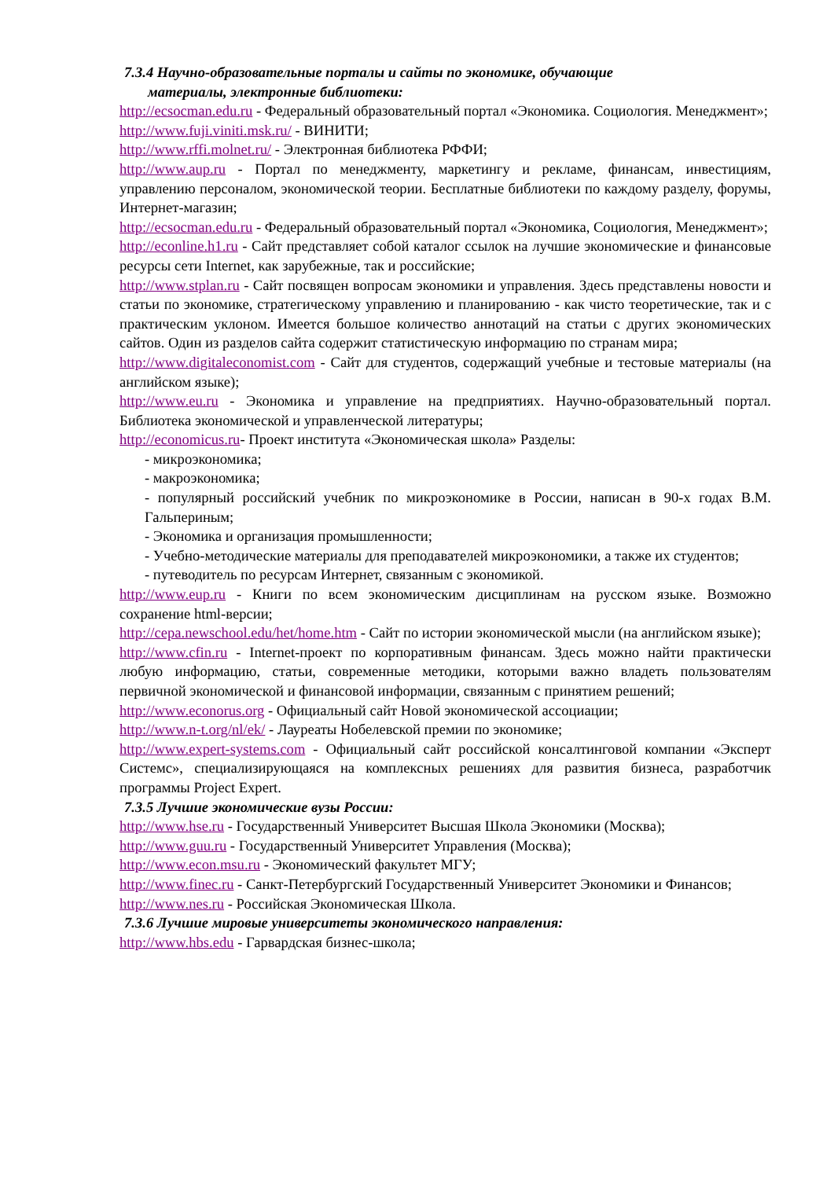7.3.4 Научно-образовательные порталы и сайты по экономике, обучающие
материалы, электронные библиотеки:
http://ecsocman.edu.ru - Федеральный образовательный портал «Экономика. Социология. Менеджмент»;
http://www.fuji.viniti.msk.ru/ - ВИНИТИ;
http://www.rffi.molnet.ru/ - Электронная библиотека РФФИ;
http://www.aup.ru - Портал по менеджменту, маркетингу и рекламе, финансам, инвестициям, управлению персоналом, экономической теории. Бесплатные библиотеки по каждому разделу, форумы, Интернет-магазин;
http://ecsocman.edu.ru - Федеральный образовательный портал «Экономика, Социология, Менеджмент»;
http://econline.h1.ru - Сайт представляет собой каталог ссылок на лучшие экономические и финансовые ресурсы сети Internet, как зарубежные, так и российские;
http://www.stplan.ru - Сайт посвящен вопросам экономики и управления. Здесь представлены новости и статьи по экономике, стратегическому управлению и планированию - как чисто теоретические, так и с практическим уклоном. Имеется большое количество аннотаций на статьи с других экономических сайтов. Один из разделов сайта содержит статистическую информацию по странам мира;
http://www.digitaleconomist.com - Сайт для студентов, содержащий учебные и тестовые материалы (на английском языке);
http://www.eu.ru - Экономика и управление на предприятиях. Научно-образовательный портал. Библиотека экономической и управленческой литературы;
http://economicus.ru- Проект института «Экономическая школа» Разделы:
- микроэкономика;
- макроэкономика;
- популярный российский учебник по микроэкономике в России, написан в 90-х годах В.М. Гальпериным;
- Экономика и организация промышленности;
- Учебно-методические материалы для преподавателей микроэкономики, а также их студентов;
- путеводитель по ресурсам Интернет, связанным с экономикой.
http://www.eup.ru - Книги по всем экономическим дисциплинам на русском языке. Возможно сохранение html-версии;
http://cepa.newschool.edu/het/home.htm - Сайт по истории экономической мысли (на английском языке);
http://www.cfin.ru - Internet-проект по корпоративным финансам. Здесь можно найти практически любую информацию, статьи, современные методики, которыми важно владеть пользователям первичной экономической и финансовой информации, связанным с принятием решений;
http://www.econorus.org - Официальный сайт Новой экономической ассоциации;
http://www.n-t.org/nl/ek/ - Лауреаты Нобелевской премии по экономике;
http://www.expert-systems.com - Официальный сайт российской консалтинговой компании «Эксперт Системс», специализирующаяся на комплексных решениях для развития бизнеса, разработчик программы Project Expert.
7.3.5 Лучшие экономические вузы России:
http://www.hse.ru - Государственный Университет Высшая Школа Экономики (Москва);
http://www.guu.ru - Государственный Университет Управления (Москва);
http://www.econ.msu.ru - Экономический факультет МГУ;
http://www.finec.ru - Санкт-Петербургский Государственный Университет Экономики и Финансов;
http://www.nes.ru - Российская Экономическая Школа.
7.3.6 Лучшие мировые университеты экономического направления:
http://www.hbs.edu - Гарвардская бизнес-школа;